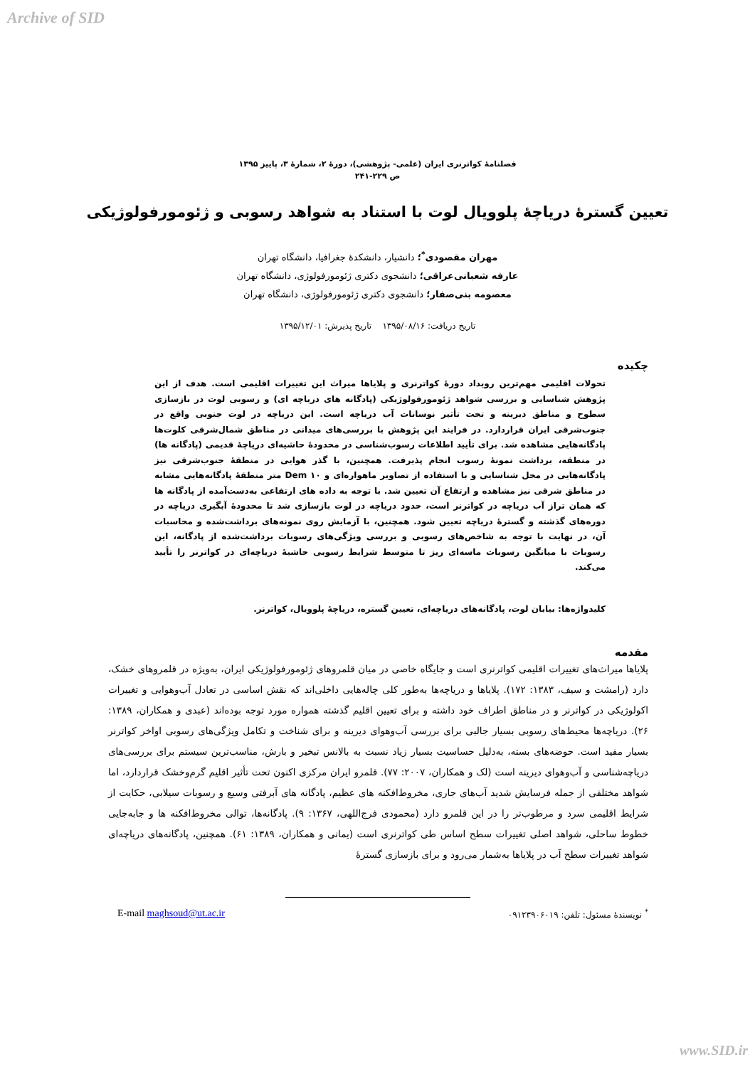Archive of SID
فصلنامهٔ کواترنری ایران (علمی- پژوهشی)، دورهٔ ۲، شمارهٔ ۳، پاییز ۱۳۹۵
ص ۲۲۹-۲۴۱
تعیین گسترهٔ دریاچهٔ پلوویال لوت با استناد به شواهد رسوبی و ژئومورفولوژیکی
مهران مقصودی<sup>*</sup>؛ دانشیار، دانشکدهٔ جغرافیا، دانشگاه تهران
عارفه شعبانی‌عراقی؛ دانشجوی دکتری ژئومورفولوژی، دانشگاه تهران
معصومه بنی‌صفار؛ دانشجوی دکتری ژئومورفولوژی، دانشگاه تهران
تاریخ دریافت: ۱۳۹۵/۰۸/۱۶ تاریخ پذیرش: ۱۳۹۵/۱۲/۰۱
چکیده
تحولات اقلیمی مهم‌ترین رویداد دورهٔ کواترنری و پلایاها میراث این تغییرات اقلیمی است. هدف از این پژوهش شناسایی و بررسی شواهد ژئومورفولوژیکی (پادگانه های دریاچه ای) و رسوبی لوت در بازسازی سطوح و مناطق دیرینه و تحت تأثیر نوسانات آب دریاچه است. این دریاچه در لوت جنوبی واقع در جنوب‌شرقی ایران قراردارد. در فرایند این پژوهش با بررسی‌های میدانی در مناطق شمال‌شرقی کلوت‌ها پادگانه‌هایی مشاهده شد. برای تأیید اطلاعات رسوب‌شناسی در محدودهٔ حاشیه‌ای دریاچهٔ قدیمی (پادگانه ها) در منطقه، برداشت نمونهٔ رسوب انجام پذیرفت. همچنین، با گذر هوایی در منطقهٔ جنوب‌شرقی نیز پادگانه‌هایی در محل شناسایی و با استفاده از تصاویر ماهواره‌ای و Dem ۱۰ متر منطقهٔ پادگانه‌هایی مشابه در مناطق شرقی نیز مشاهده و ارتفاع آن تعیین شد. با توجه به داده های ارتفاعی به‌دست‌آمده از پادگانه ها که همان تراز آب دریاچه در کواترنر است، حدود دریاچه در لوت بازسازی شد تا محدودهٔ آبگیری دریاچه در دوره‌های گذشته و گسترهٔ دریاچه تعیین شود. همچنین، با آزمایش روی نمونه‌های برداشت‌شده و محاسبات آن، در نهایت با توجه به شاخص‌های رسوبی و بررسی ویژگی‌های رسوبات برداشت‌شده از پادگانه، این رسوبات با میانگین رسوبات ماسه‌ای ریز تا متوسط شرایط رسوبی حاشیهٔ دریاچه‌ای در کواترنر را تأیید می‌کند.
کلیدواژه‌ها: بیابان لوت، پادگانه‌های دریاچه‌ای، تعیین گستره، دریاچهٔ پلوویال، کواترنر.
مقدمه
پلایاها میراث‌های تغییرات اقلیمی کواترنری است و جایگاه خاصی در میان قلمروهای ژئومورفولوژیکی ایران، به‌ویژه در قلمروهای خشک، دارد (رامشت و سیف، ۱۳۸۳: ۱۷۲). پلایاها و دریاچه‌ها به‌طور کلی چاله‌هایی داخلی‌اند که نقش اساسی در تعادل آب‌وهوایی و تغییرات اکولوژیکی در کواترنر و در مناطق اطراف خود داشته و برای تعیین اقلیم گذشته همواره مورد توجه بوده‌اند (عبدی و همکاران، ۱۳۸۹: ۲۶). دریاچه‌ها محیط‌های رسوبی بسیار جالبی برای بررسی آب‌وهوای دیرینه و برای شناخت و تکامل ویژگی‌های رسوبی اواخر کواترنر بسیار مفید است. حوضه‌های بسته، به‌دلیل حساسیت بسیار زیاد نسبت به بالانس تبخیر و بارش، مناسب‌ترین سیستم برای بررسی‌های دریاچه‌شناسی و آب‌وهوای دیرینه است (لک و همکاران، ۲۰۰۷: ۷۷). قلمرو ایران مرکزی اکنون تحت تأثیر اقلیم گرم‌وخشک قراردارد، اما شواهد مختلفی از جمله فرسایش شدید آب‌های جاری، مخروط‌افکنه های عظیم، پادگانه های آبرفتی وسیع و رسوبات سیلابی، حکایت از شرایط اقلیمی سرد و مرطوب‌تر را در این قلمرو دارد (محمودی فرج‌اللهی، ۱۳۶۷: ۹). پادگانه‌ها، توالی مخروط‌افکنه ها و جابه‌جایی خطوط ساحلی، شواهد اصلی تغییرات سطح اساس طی کواترنری است (یمانی و همکاران، ۱۳۸۹: ۶۱). همچنین، پادگانه‌های دریاچه‌ای شواهد تغییرات سطح آب در پلایاها به‌شمار می‌رود و برای بازسازی گسترهٔ
E-mail maghsoud@ut.ac.ir<sup>*</sup> نویسندهٔ مسئول: تلفن: ۰۹۱۲۳۹۰۶۰۱۹
www.SID.ir